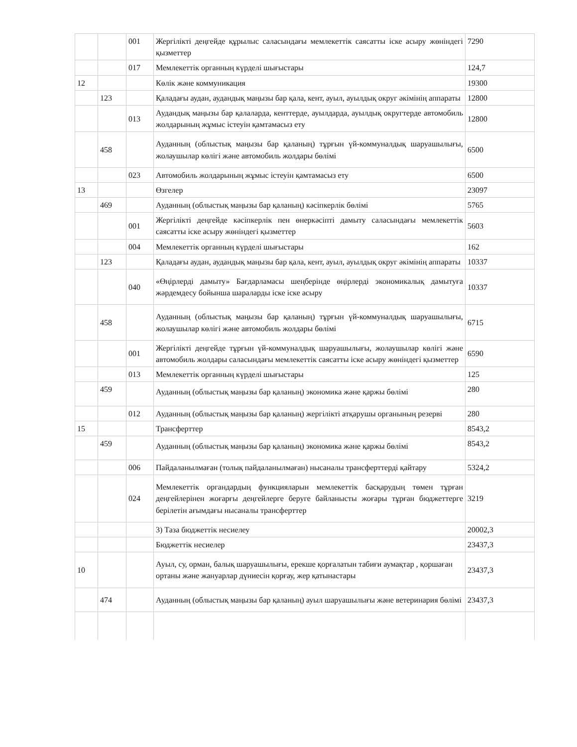| | | 001 | Жергілікті деңгейде құрылыс саласындағы мемлекеттік саясатты іске асыру жөніндегі қызметтер | 7290 |
| | | 017 | Мемлекеттік органның күрделі шығыстары | 124,7 |
| 12 | | | Көлік және коммуникация | 19300 |
| | 123 | | Қаладағы аудан, аудандық маңызы бар қала, кент, ауыл, ауылдық округ әкімінің аппараты | 12800 |
| | | 013 | Аудандық маңызы бар қалаларда, кенттерде, ауылдарда, ауылдық округтерде автомобиль жолдарының жұмыс істеуін қамтамасыз ету | 12800 |
| | 458 | | Ауданның (облыстық маңызы бар қаланың) тұрғын үй-коммуналдық шаруашылығы, жолаушылар көлігі және автомобиль жолдары бөлімі | 6500 |
| | | 023 | Автомобиль жолдарының жұмыс істеуін қамтамасыз ету | 6500 |
| 13 | | | Өзгелер | 23097 |
| | 469 | | Ауданның (облыстық маңызы бар қаланың) кәсіпкерлік бөлімі | 5765 |
| | | 001 | Жергілікті деңгейде кәсіпкерлік пен өнеркәсіпті дамыту саласындағы мемлекеттік саясатты іске асыру жөніндегі қызметтер | 5603 |
| | | 004 | Мемлекеттік органның күрделі шығыстары | 162 |
| | 123 | | Қаладағы аудан, аудандық маңызы бар қала, кент, ауыл, ауылдық округ әкімінің аппараты | 10337 |
| | | 040 | «Өңірлерді дамыту» Бағдарламасы шеңберінде өңірлерді экономикалық дамытуға жәрдемдесу бойынша шараларды іске іске асыру | 10337 |
| | 458 | | Ауданның (облыстық маңызы бар қаланың) тұрғын үй-коммуналдық шаруашылығы, жолаушылар көлігі және автомобиль жолдары бөлімі | 6715 |
| | | 001 | Жергілікті деңгейде тұрғын үй-коммуналдық шаруашылығы, жолаушылар көлігі және автомобиль жолдары саласындағы мемлекеттік саясатты іске асыру жөніндегі қызметтер | 6590 |
| | | 013 | Мемлекеттік органның күрделі шығыстары | 125 |
| | 459 | | Ауданның (облыстық маңызы бар қаланың) экономика және қаржы бөлімі | 280 |
| | | 012 | Ауданның (облыстық маңызы бар қаланың) жергілікті атқарушы органының резерві | 280 |
| 15 | | | Трансферттер | 8543,2 |
| | 459 | | Ауданның (облыстық маңызы бар қаланың) экономика және қаржы бөлімі | 8543,2 |
| | | 006 | Пайдаланылмаған (толық пайдаланылмаған) нысаналы трансферттерді қайтару | 5324,2 |
| | | 024 | Мемлекеттік органдардың функцияларын мемлекеттік басқарудың төмен тұрған деңгейлерінен жоғарғы деңгейлерге беруге байланысты жоғары тұрған бюджеттерге берілетін ағымдағы нысаналы трансферттер | 3219 |
| | | | 3) Таза бюджеттік несиелеу | 20002,3 |
| | | | Бюджеттік несиелер | 23437,3 |
| 10 | | | Ауыл, су, орман, балық шаруашылығы, ерекше қорғалатын табиғи аумақтар , қоршаған ортаны және жануарлар дүниесін қорғау, жер қатынастары | 23437,3 |
| | 474 | | Ауданның (облыстық маңызы бар қаланың) ауыл шаруашылығы және ветеринария бөлімі | 23437,3 |